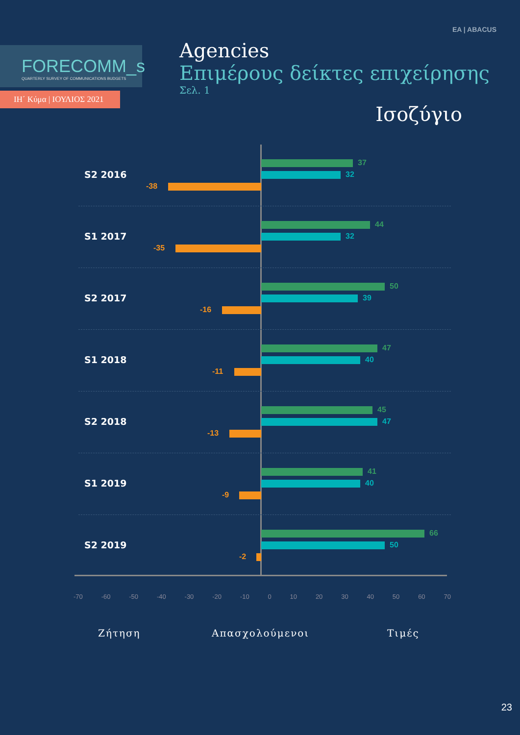EA | ABACUS
FORECOMM_s
QUARTERLY SURVEY OF COMMUNICATIONS BUDGETS
ΙΗ΄ Κύμα | ΙΟΥΛΙΟΣ 2021
Agencies
Επιμέρους δείκτες επιχείρησης
Σελ. 1
Ισοζύγιο
S2 2016
37
32
-38
S1 2017
44
32
-35
S2 2017
50
39
-16
S1 2018
47
40
-11
S2 2018
45
47
-13
S1 2019
41
40
-9
S2 2019
66
50
-2
-70 -60 -50 -40 -30 -20 -10 0 10 20 30 40 50 60 70
Ζήτηση Απασχολούμενοι Τιμές
23